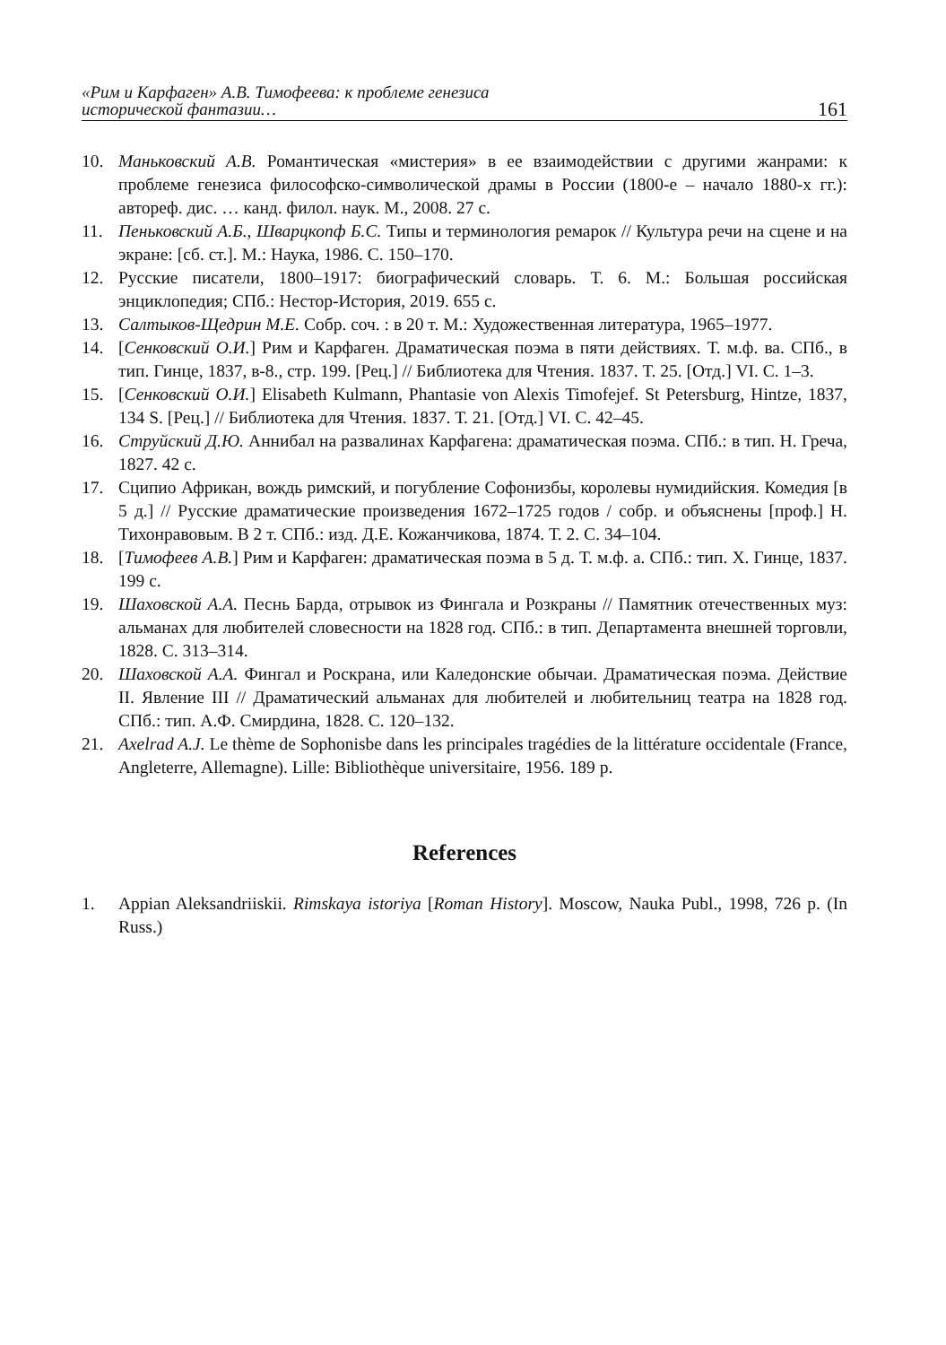«Рим и Карфаген» А.В. Тимофеева: к проблеме генезиса
исторической фантазии…
161
10. Маньковский А.В. Романтическая «мистерия» в ее взаимодействии с другими жанрами: к проблеме генезиса философско-символической драмы в России (1800-е – начало 1880-х гг.): автореф. дис. … канд. филол. наук. М., 2008. 27 с.
11. Пеньковский А.Б., Шварцкопф Б.С. Типы и терминология ремарок // Культура речи на сцене и на экране: [сб. ст.]. М.: Наука, 1986. С. 150–170.
12. Русские писатели, 1800–1917: биографический словарь. Т. 6. М.: Большая российская энциклопедия; СПб.: Нестор-История, 2019. 655 с.
13. Салтыков-Щедрин М.Е. Собр. соч. : в 20 т. М.: Художественная литература, 1965–1977.
14. [Сенковский О.И.] Рим и Карфаген. Драматическая поэма в пяти действиях. Т. м.ф. ва. СПб., в тип. Гинце, 1837, в-8., стр. 199. [Рец.] // Библиотека для Чтения. 1837. Т. 25. [Отд.] VI. С. 1–3.
15. [Сенковский О.И.] Elisabeth Kulmann, Phantasie von Alexis Timofejef. St Petersburg, Hintze, 1837, 134 S. [Рец.] // Библиотека для Чтения. 1837. Т. 21. [Отд.] VI. С. 42–45.
16. Струйский Д.Ю. Аннибал на развалинах Карфагена: драматическая поэма. СПб.: в тип. Н. Греча, 1827. 42 с.
17. Сципио Африкан, вождь римский, и погубление Софонизбы, королевы нумидийския. Комедия [в 5 д.] // Русские драматические произведения 1672–1725 годов / собр. и объяснены [проф.] Н. Тихонравовым. В 2 т. СПб.: изд. Д.Е. Кожанчикова, 1874. Т. 2. С. 34–104.
18. [Тимофеев А.В.] Рим и Карфаген: драматическая поэма в 5 д. Т. м.ф. а. СПб.: тип. Х. Гинце, 1837. 199 с.
19. Шаховской А.А. Песнь Барда, отрывок из Фингала и Розкраны // Памятник отечественных муз: альманах для любителей словесности на 1828 год. СПб.: в тип. Департамента внешней торговли, 1828. С. 313–314.
20. Шаховской А.А. Фингал и Роскрана, или Каледонские обычаи. Драматическая поэма. Действие II. Явление III // Драматический альманах для любителей и любительниц театра на 1828 год. СПб.: тип. А.Ф. Смирдина, 1828. С. 120–132.
21. Axelrad A.J. Le thème de Sophonisbe dans les principales tragédies de la littérature occidentale (France, Angleterre, Allemagne). Lille: Bibliothèque universitaire, 1956. 189 p.
References
1. Appian Aleksandriiskii. Rimskaya istoriya [Roman History]. Moscow, Nauka Publ., 1998, 726 p. (In Russ.)